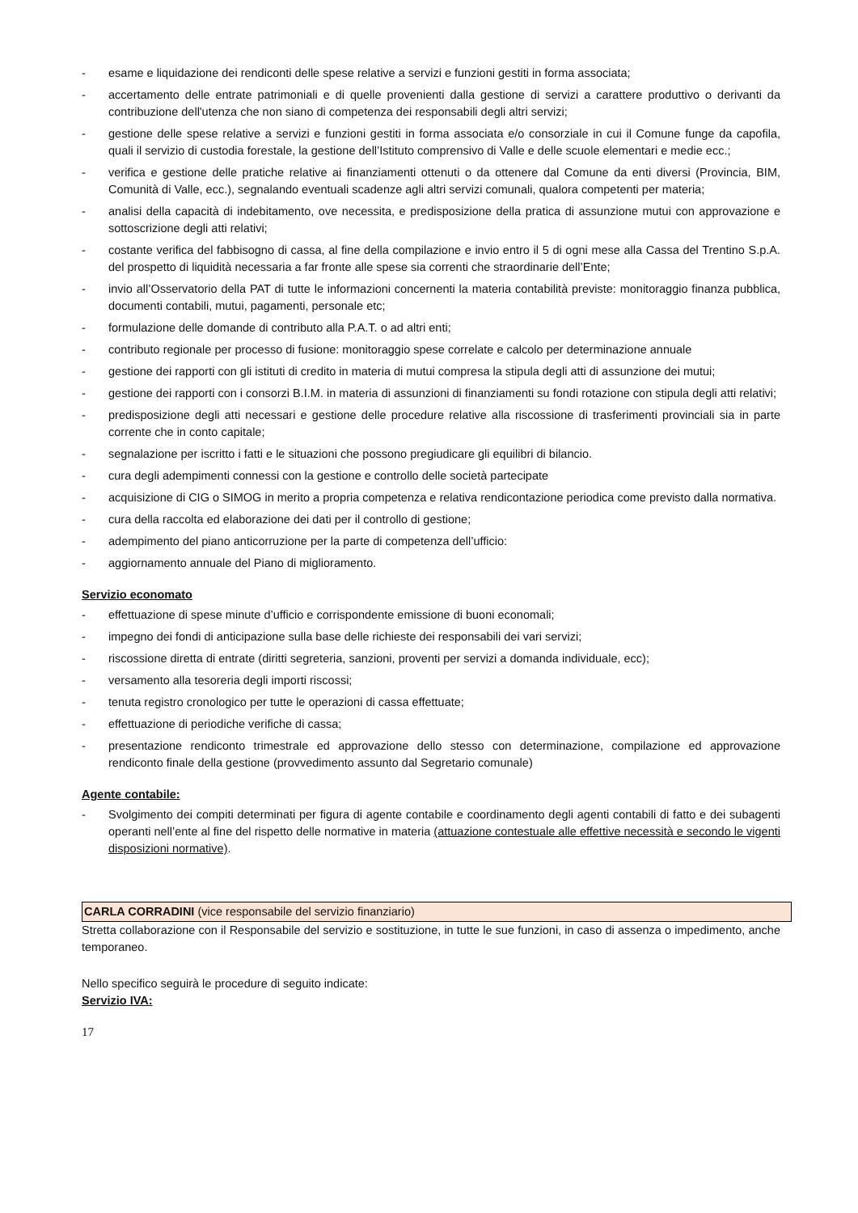- esame e liquidazione dei rendiconti delle spese relative a servizi e funzioni gestiti in forma associata;
- accertamento delle entrate patrimoniali e di quelle provenienti dalla gestione di servizi a carattere produttivo o derivanti da contribuzione dell'utenza che non siano di competenza dei responsabili degli altri servizi;
- gestione delle spese relative a servizi e funzioni gestiti in forma associata e/o consorziale in cui il Comune funge da capofila, quali il servizio di custodia forestale, la gestione dell’Istituto comprensivo di Valle e delle scuole elementari e medie ecc.;
- verifica e gestione delle pratiche relative ai finanziamenti ottenuti o da ottenere dal Comune da enti diversi (Provincia, BIM, Comunità di Valle, ecc.), segnalando eventuali scadenze agli altri servizi comunali, qualora competenti per materia;
- analisi della capacità di indebitamento, ove necessita, e predisposizione della pratica di assunzione mutui con approvazione e sottoscrizione degli atti relativi;
- costante verifica del fabbisogno di cassa, al fine della compilazione e invio entro il 5 di ogni mese alla Cassa del Trentino S.p.A. del prospetto di liquidità necessaria a far fronte alle spese sia correnti che straordinarie dell’Ente;
- invio all’Osservatorio della PAT di tutte le informazioni concernenti la materia contabilità previste: monitoraggio finanza pubblica, documenti contabili, mutui, pagamenti, personale etc;
- formulazione delle domande di contributo alla P.A.T. o ad altri enti;
- contributo regionale per processo di fusione: monitoraggio spese correlate e calcolo per determinazione annuale
- gestione dei rapporti con gli istituti di credito in materia di mutui compresa la stipula degli atti di assunzione dei mutui;
- gestione dei rapporti con i consorzi B.I.M. in materia di assunzioni di finanziamenti su fondi rotazione con stipula degli atti relativi;
- predisposizione degli atti necessari e gestione delle procedure relative alla riscossione di trasferimenti provinciali sia in parte corrente che in conto capitale;
- segnalazione per iscritto i fatti e le situazioni che possono pregiudicare gli equilibri di bilancio.
- cura degli adempimenti connessi con la gestione e controllo delle società partecipate
- acquisizione di CIG o SIMOG in merito a propria competenza e relativa rendicontazione periodica come previsto dalla normativa.
- cura della raccolta ed elaborazione dei dati per il controllo di gestione;
- adempimento del piano anticorruzione per la parte di competenza dell’ufficio:
- aggiornamento annuale del Piano di miglioramento.
Servizio economato
- effettuazione di spese minute d’ufficio e corrispondente emissione di buoni economali;
- impegno dei fondi di anticipazione sulla base delle richieste dei responsabili dei vari servizi;
- riscossione diretta di entrate (diritti segreteria, sanzioni, proventi per servizi a domanda individuale, ecc);
- versamento alla tesoreria degli importi riscossi;
- tenuta registro cronologico per tutte le operazioni di cassa effettuate;
- effettuazione di periodiche verifiche di cassa;
- presentazione rendiconto trimestrale ed approvazione dello stesso con determinazione, compilazione ed approvazione rendiconto finale della gestione (provvedimento assunto dal Segretario comunale)
Agente contabile:
- Svolgimento dei compiti determinati per figura di agente contabile e coordinamento degli agenti contabili di fatto e dei subagenti operanti nell’ente al fine del rispetto delle normative in materia (attuazione contestuale alle effettive necessità e secondo le vigenti disposizioni normative).
CARLA CORRADINI (vice responsabile del servizio finanziario)
Stretta collaborazione con il Responsabile del servizio e sostituzione, in tutte le sue funzioni, in caso di assenza o impedimento, anche temporaneo.
Nello specifico seguirà le procedure di seguito indicate:
Servizio IVA:
17